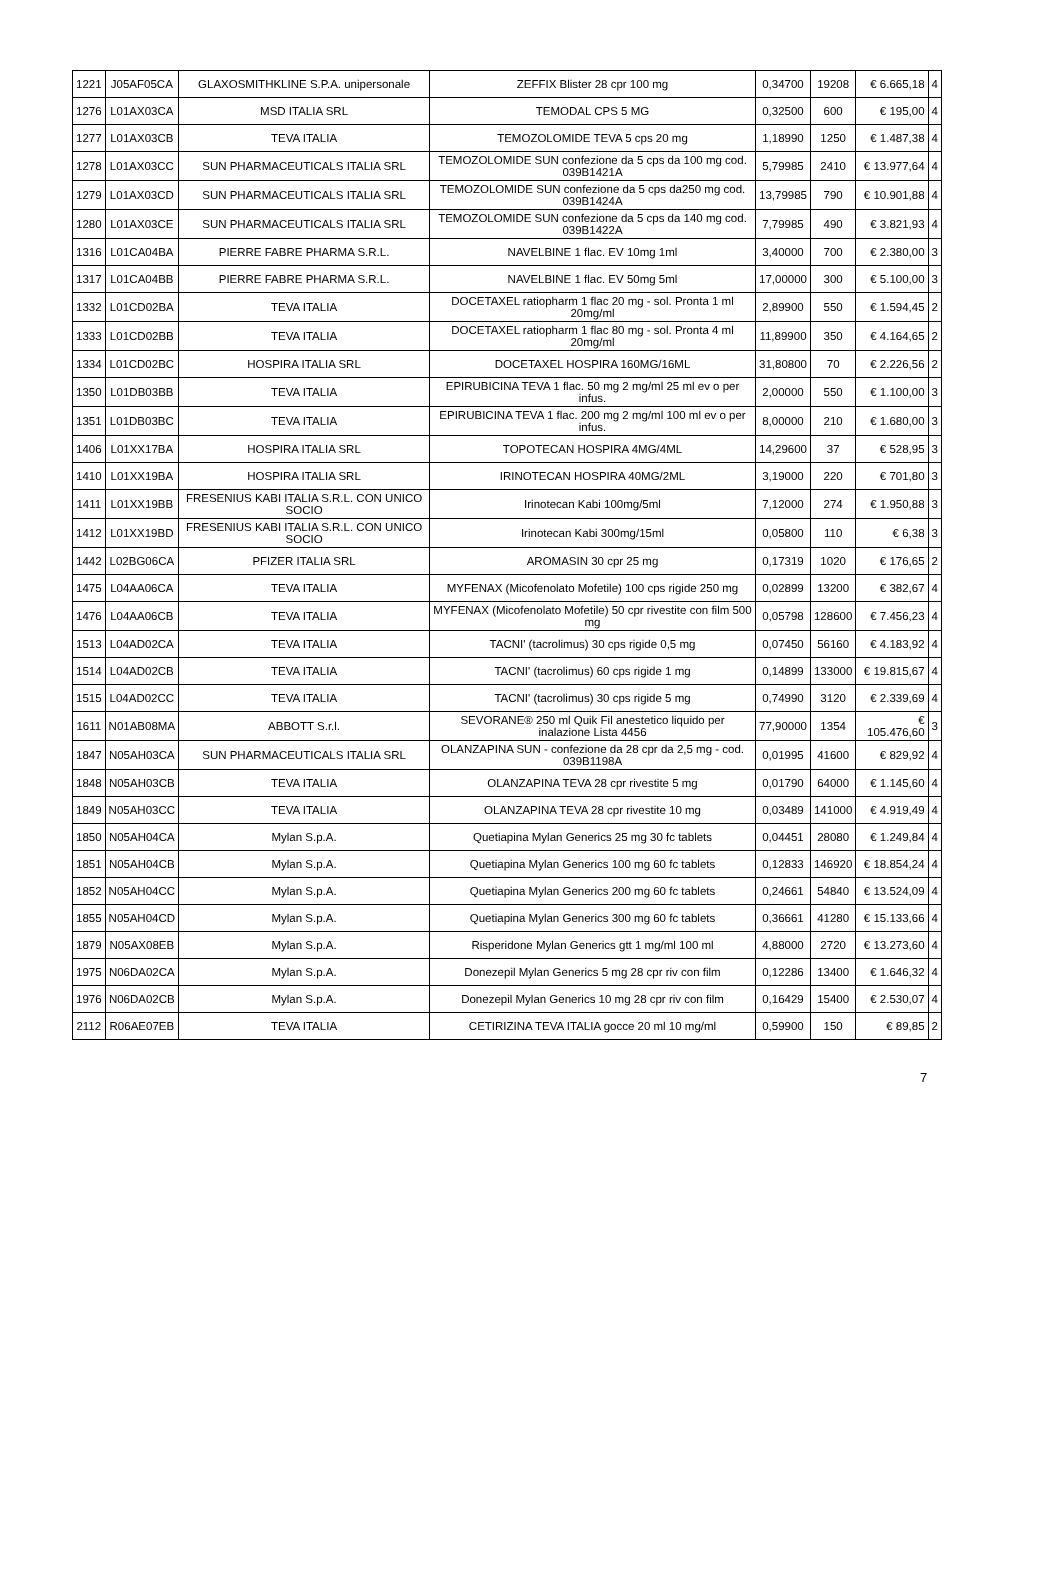| 1221 | J05AF05CA | GLAXOSMITHKLINE S.P.A. unipersonale | ZEFFIX Blister 28 cpr 100 mg | 0,34700 | 19208 | € 6.665,18 | 4 |
| 1276 | L01AX03CA | MSD ITALIA SRL | TEMODAL CPS 5 MG | 0,32500 | 600 | € 195,00 | 4 |
| 1277 | L01AX03CB | TEVA ITALIA | TEMOZOLOMIDE TEVA 5 cps 20 mg | 1,18990 | 1250 | € 1.487,38 | 4 |
| 1278 | L01AX03CC | SUN PHARMACEUTICALS ITALIA SRL | TEMOZOLOMIDE SUN confezione da 5 cps da 100 mg cod. 039B1421A | 5,79985 | 2410 | € 13.977,64 | 4 |
| 1279 | L01AX03CD | SUN PHARMACEUTICALS ITALIA SRL | TEMOZOLOMIDE SUN confezione da 5 cps da250 mg cod. 039B1424A | 13,79985 | 790 | € 10.901,88 | 4 |
| 1280 | L01AX03CE | SUN PHARMACEUTICALS ITALIA SRL | TEMOZOLOMIDE SUN confezione da 5 cps da 140 mg cod. 039B1422A | 7,79985 | 490 | € 3.821,93 | 4 |
| 1316 | L01CA04BA | PIERRE FABRE PHARMA S.R.L. | NAVELBINE 1 flac. EV 10mg 1ml | 3,40000 | 700 | € 2.380,00 | 3 |
| 1317 | L01CA04BB | PIERRE FABRE PHARMA S.R.L. | NAVELBINE 1 flac. EV 50mg 5ml | 17,00000 | 300 | € 5.100,00 | 3 |
| 1332 | L01CD02BA | TEVA ITALIA | DOCETAXEL ratiopharm 1 flac 20 mg - sol. Pronta 1 ml 20mg/ml | 2,89900 | 550 | € 1.594,45 | 2 |
| 1333 | L01CD02BB | TEVA ITALIA | DOCETAXEL ratiopharm 1 flac 80 mg - sol. Pronta 4 ml 20mg/ml | 11,89900 | 350 | € 4.164,65 | 2 |
| 1334 | L01CD02BC | HOSPIRA ITALIA SRL | DOCETAXEL HOSPIRA 160MG/16ML | 31,80800 | 70 | € 2.226,56 | 2 |
| 1350 | L01DB03BB | TEVA ITALIA | EPIRUBICINA TEVA 1 flac. 50 mg 2 mg/ml 25 ml ev o per infus. | 2,00000 | 550 | € 1.100,00 | 3 |
| 1351 | L01DB03BC | TEVA ITALIA | EPIRUBICINA TEVA 1 flac. 200 mg 2 mg/ml 100 ml ev o per infus. | 8,00000 | 210 | € 1.680,00 | 3 |
| 1406 | L01XX17BA | HOSPIRA ITALIA SRL | TOPOTECAN HOSPIRA 4MG/4ML | 14,29600 | 37 | € 528,95 | 3 |
| 1410 | L01XX19BA | HOSPIRA ITALIA SRL | IRINOTECAN HOSPIRA 40MG/2ML | 3,19000 | 220 | € 701,80 | 3 |
| 1411 | L01XX19BB | FRESENIUS KABI ITALIA S.R.L. CON UNICO SOCIO | Irinotecan Kabi 100mg/5ml | 7,12000 | 274 | € 1.950,88 | 3 |
| 1412 | L01XX19BD | FRESENIUS KABI ITALIA S.R.L. CON UNICO SOCIO | Irinotecan Kabi 300mg/15ml | 0,05800 | 110 | € 6,38 | 3 |
| 1442 | L02BG06CA | PFIZER ITALIA SRL | AROMASIN 30 cpr 25 mg | 0,17319 | 1020 | € 176,65 | 2 |
| 1475 | L04AA06CA | TEVA ITALIA | MYFENAX (Micofenolato Mofetile) 100 cps rigide 250 mg | 0,02899 | 13200 | € 382,67 | 4 |
| 1476 | L04AA06CB | TEVA ITALIA | MYFENAX (Micofenolato Mofetile) 50 cpr rivestite con film 500 mg | 0,05798 | 128600 | € 7.456,23 | 4 |
| 1513 | L04AD02CA | TEVA ITALIA | TACNI' (tacrolimus) 30 cps rigide 0,5 mg | 0,07450 | 56160 | € 4.183,92 | 4 |
| 1514 | L04AD02CB | TEVA ITALIA | TACNI' (tacrolimus) 60 cps rigide 1 mg | 0,14899 | 133000 | € 19.815,67 | 4 |
| 1515 | L04AD02CC | TEVA ITALIA | TACNI' (tacrolimus) 30 cps rigide 5 mg | 0,74990 | 3120 | € 2.339,69 | 4 |
| 1611 | N01AB08MA | ABBOTT S.r.l. | SEVORANE® 250 ml Quik Fil anestetico liquido per inalazione Lista 4456 | 77,90000 | 1354 | € 105.476,60 | 3 |
| 1847 | N05AH03CA | SUN PHARMACEUTICALS ITALIA SRL | OLANZAPINA SUN - confezione da 28 cpr da 2,5 mg - cod. 039B1198A | 0,01995 | 41600 | € 829,92 | 4 |
| 1848 | N05AH03CB | TEVA ITALIA | OLANZAPINA TEVA 28 cpr rivestite 5 mg | 0,01790 | 64000 | € 1.145,60 | 4 |
| 1849 | N05AH03CC | TEVA ITALIA | OLANZAPINA TEVA 28 cpr rivestite 10 mg | 0,03489 | 141000 | € 4.919,49 | 4 |
| 1850 | N05AH04CA | Mylan S.p.A. | Quetiapina Mylan Generics 25 mg 30 fc tablets | 0,04451 | 28080 | € 1.249,84 | 4 |
| 1851 | N05AH04CB | Mylan S.p.A. | Quetiapina Mylan Generics 100 mg 60 fc tablets | 0,12833 | 146920 | € 18.854,24 | 4 |
| 1852 | N05AH04CC | Mylan S.p.A. | Quetiapina Mylan Generics 200 mg 60 fc tablets | 0,24661 | 54840 | € 13.524,09 | 4 |
| 1855 | N05AH04CD | Mylan S.p.A. | Quetiapina Mylan Generics 300 mg 60 fc tablets | 0,36661 | 41280 | € 15.133,66 | 4 |
| 1879 | N05AX08EB | Mylan S.p.A. | Risperidone Mylan Generics gtt 1 mg/ml 100 ml | 4,88000 | 2720 | € 13.273,60 | 4 |
| 1975 | N06DA02CA | Mylan S.p.A. | Donezepil Mylan Generics 5 mg 28 cpr riv con film | 0,12286 | 13400 | € 1.646,32 | 4 |
| 1976 | N06DA02CB | Mylan S.p.A. | Donezepil Mylan Generics 10 mg 28 cpr riv con film | 0,16429 | 15400 | € 2.530,07 | 4 |
| 2112 | R06AE07EB | TEVA ITALIA | CETIRIZINA TEVA ITALIA gocce 20 ml 10 mg/ml | 0,59900 | 150 | € 89,85 | 2 |
7